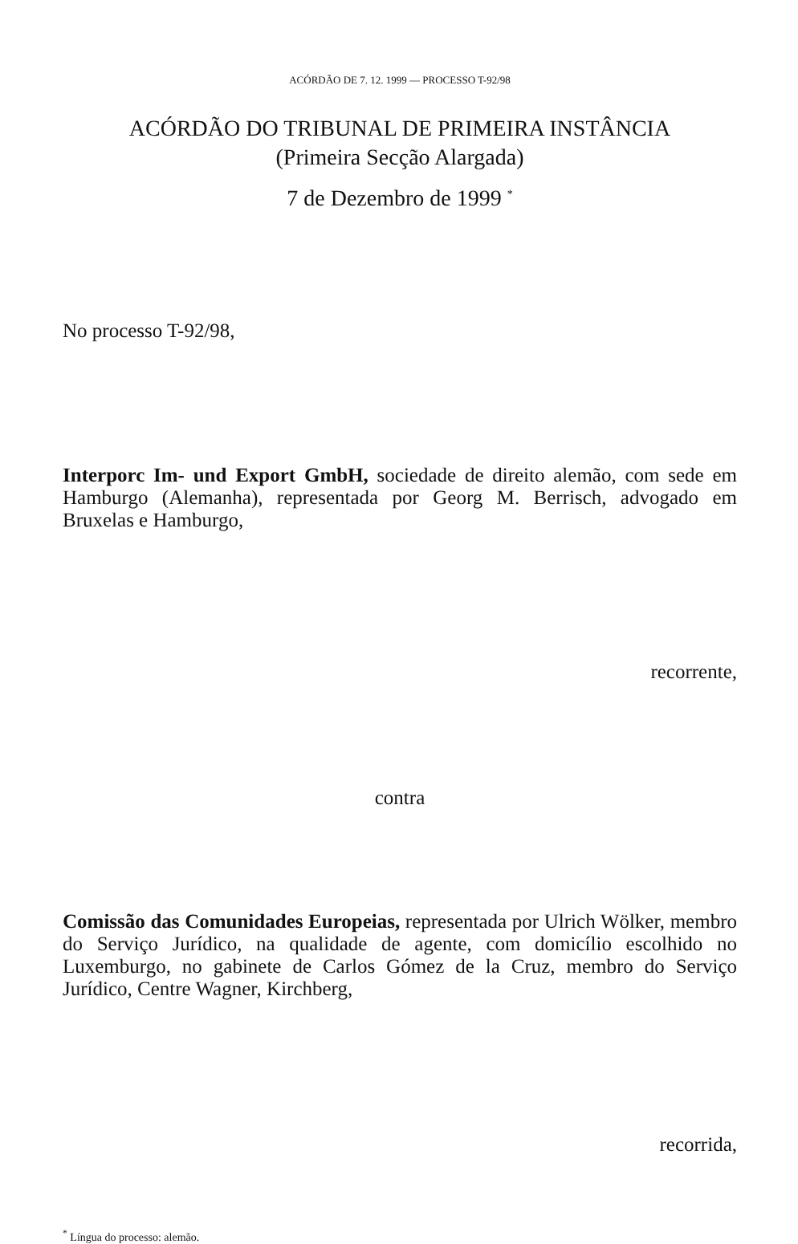ACÓRDÃO DE 7. 12. 1999 — PROCESSO T-92/98
ACÓRDÃO DO TRIBUNAL DE PRIMEIRA INSTÂNCIA
(Primeira Secção Alargada)
7 de Dezembro de 1999 <sup>*</sup>
No processo T-92/98,
Interporc Im- und Export GmbH, sociedade de direito alemão, com sede em Hamburgo (Alemanha), representada por Georg M. Berrisch, advogado em Bruxelas e Hamburgo,
recorrente,
contra
Comissão das Comunidades Europeias, representada por Ulrich Wölker, membro do Serviço Jurídico, na qualidade de agente, com domicílio escolhido no Luxemburgo, no gabinete de Carlos Gómez de la Cruz, membro do Serviço Jurídico, Centre Wagner, Kirchberg,
recorrida,
<sup>*</sup> Língua do processo: alemão.